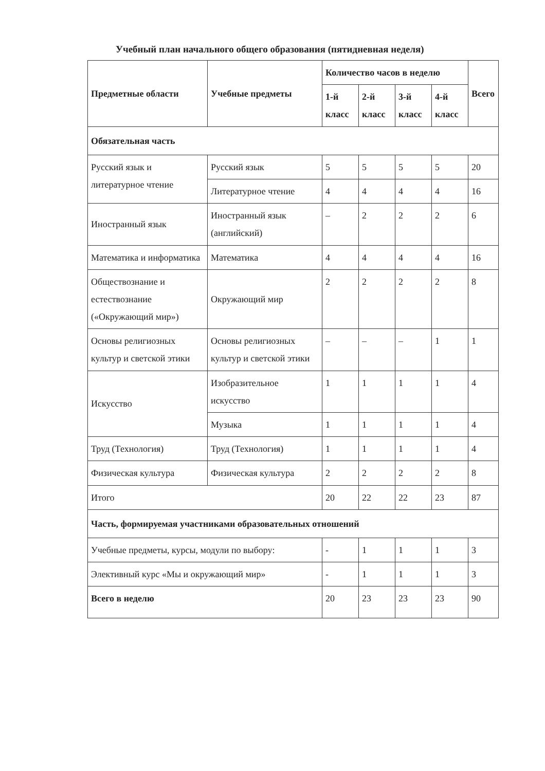Учебный план начального общего образования (пятидневная неделя)
| Предметные области | Учебные предметы | Количество часов в неделю | | | | Всего |
| --- | --- | --- | --- | --- | --- | --- |
| | | 1-й класс | 2-й класс | 3-й класс | 4-й класс | |
| Обязательная часть | | | | | | |
| Русский язык и литературное чтение | Русский язык | 5 | 5 | 5 | 5 | 20 |
| | Литературное чтение | 4 | 4 | 4 | 4 | 16 |
| Иностранный язык | Иностранный язык (английский) | – | 2 | 2 | 2 | 6 |
| Математика и информатика | Математика | 4 | 4 | 4 | 4 | 16 |
| Обществознание и естествознание («Окружающий мир») | Окружающий мир | 2 | 2 | 2 | 2 | 8 |
| Основы религиозных культур и светской этики | Основы религиозных культур и светской этики | – | – | – | 1 | 1 |
| Искусство | Изобразительное искусство | 1 | 1 | 1 | 1 | 4 |
| | Музыка | 1 | 1 | 1 | 1 | 4 |
| Труд (Технология) | Труд (Технология) | 1 | 1 | 1 | 1 | 4 |
| Физическая культура | Физическая культура | 2 | 2 | 2 | 2 | 8 |
| Итого | | 20 | 22 | 22 | 23 | 87 |
| Часть, формируемая участниками образовательных отношений | | | | | | |
| Учебные предметы, курсы, модули по выбору: | | - | 1 | 1 | 1 | 3 |
| Элективный курс «Мы и окружающий мир» | | - | 1 | 1 | 1 | 3 |
| Всего в неделю | | 20 | 23 | 23 | 23 | 90 |